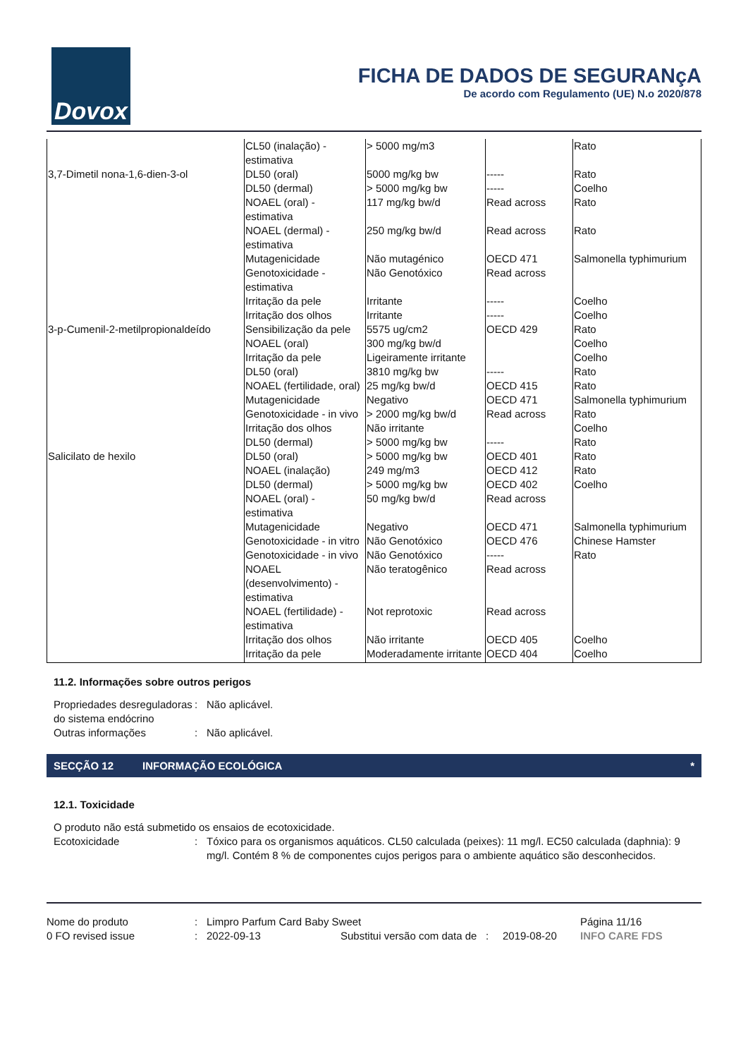Dovox
FICHA DE DADOS DE SEGURANçA
De acordo com Regulamento (UE) N.o 2020/878
| | CL50 (inalação) - estimativa | > 5000 mg/m3 | | Rato |
| 3,7-Dimetil nona-1,6-dien-3-ol | DL50 (oral) | 5000 mg/kg bw | ----- | Rato |
| | DL50 (dermal) | > 5000 mg/kg bw | ----- | Coelho |
| | NOAEL (oral) - estimativa | 117 mg/kg bw/d | Read across | Rato |
| | NOAEL (dermal) - estimativa | 250 mg/kg bw/d | Read across | Rato |
| | Mutagenicidade | Não mutagénico | OECD 471 | Salmonella typhimurium |
| | Genotoxicidade - estimativa | Não Genotóxico | Read across | |
| | Irritação da pele | Irritante | ----- | Coelho |
| | Irritação dos olhos | Irritante | ----- | Coelho |
| 3-p-Cumenil-2-metilpropionaldeído | Sensibilização da pele | 5575 ug/cm2 | OECD 429 | Rato |
| | NOAEL (oral) | 300 mg/kg bw/d | | Coelho |
| | Irritação da pele | Ligeiramente irritante | | Coelho |
| | DL50 (oral) | 3810 mg/kg bw | ----- | Rato |
| | NOAEL (fertilidade, oral) | 25 mg/kg bw/d | OECD 415 | Rato |
| | Mutagenicidade | Negativo | OECD 471 | Salmonella typhimurium |
| | Genotoxicidade - in vivo | > 2000 mg/kg bw/d | Read across | Rato |
| | Irritação dos olhos | Não irritante | | Coelho |
| | DL50 (dermal) | > 5000 mg/kg bw | ----- | Rato |
| Salicilato de hexilo | DL50 (oral) | > 5000 mg/kg bw | OECD 401 | Rato |
| | NOAEL (inalação) | 249 mg/m3 | OECD 412 | Rato |
| | DL50 (dermal) | > 5000 mg/kg bw | OECD 402 | Coelho |
| | NOAEL (oral) - estimativa | 50 mg/kg bw/d | Read across | |
| | Mutagenicidade | Negativo | OECD 471 | Salmonella typhimurium |
| | Genotoxicidade - in vitro | Não Genotóxico | OECD 476 | Chinese Hamster |
| | Genotoxicidade - in vivo | Não Genotóxico | ----- | Rato |
| | NOAEL (desenvolvimento) - estimativa | Não teratogênico | Read across | |
| | NOAEL (fertilidade) - estimativa | Not reprotoxic | Read across | |
| | Irritação dos olhos | Não irritante | OECD 405 | Coelho |
| | Irritação da pele | Moderadamente irritante | OECD 404 | Coelho |
11.2. Informações sobre outros perigos
Propriedades desreguladoras do sistema endócrino
: Não aplicável.
Outras informações : Não aplicável.
SECÇÃO 12 INFORMAÇÃO ECOLÓGICA *
12.1. Toxicidade
O produto não está submetido os ensaios de ecotoxicidade.
Ecotoxicidade : Tóxico para os organismos aquáticos. CL50 calculada (peixes): 11 mg/l. EC50 calculada (daphnia): 9 mg/l. Contém 8 % de componentes cujos perigos para o ambiente aquático são desconhecidos.
| Nome do produto | : | Limpro Parfum Card Baby Sweet | | | Página 11/16 |
| 0 FO revised issue | : | 2022-09-13 | Substitui versão com data de : | 2019-08-20 | INFO CARE FDS |